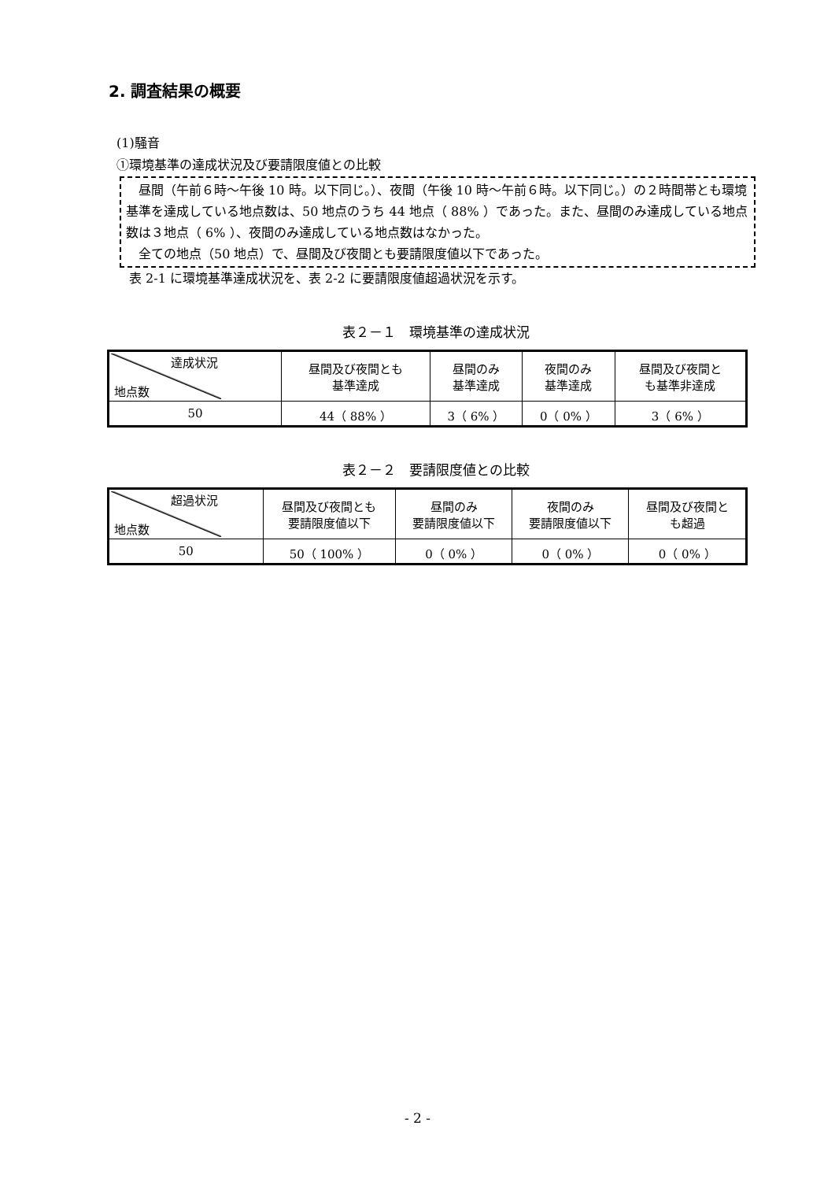2. 調査結果の概要
(1)騒音
①環境基準の達成状況及び要請限度値との比較
　昼間（午前６時～午後 10 時。以下同じ。）、夜間（午後 10 時～午前６時。以下同じ。）の２時間帯とも環境基準を達成している地点数は、50 地点のうち 44 地点（ 88% ）であった。また、昼間のみ達成している地点数は３地点（ 6% ）、夜間のみ達成している地点数はなかった。
　全ての地点（50 地点）で、昼間及び夜間とも要請限度値以下であった。
　表 2-1 に環境基準達成状況を、表 2-2 に要請限度値超過状況を示す。
表２－１　環境基準の達成状況
| 達成状況 地点数 | 昼間及び夜間とも 基準達成 | 昼間のみ 基準達成 | 夜間のみ 基準達成 | 昼間及び夜間と も基準非達成 |
| --- | --- | --- | --- | --- |
| 50 | 44（ 88% ） | 3（ 6% ） | 0（ 0% ） | 3（ 6% ） |
表２－２　要請限度値との比較
| 超過状況 地点数 | 昼間及び夜間とも 要請限度値以下 | 昼間のみ 要請限度値以下 | 夜間のみ 要請限度値以下 | 昼間及び夜間と も超過 |
| --- | --- | --- | --- | --- |
| 50 | 50（ 100% ） | 0（ 0% ） | 0（ 0% ） | 0（ 0% ） |
- 2 -